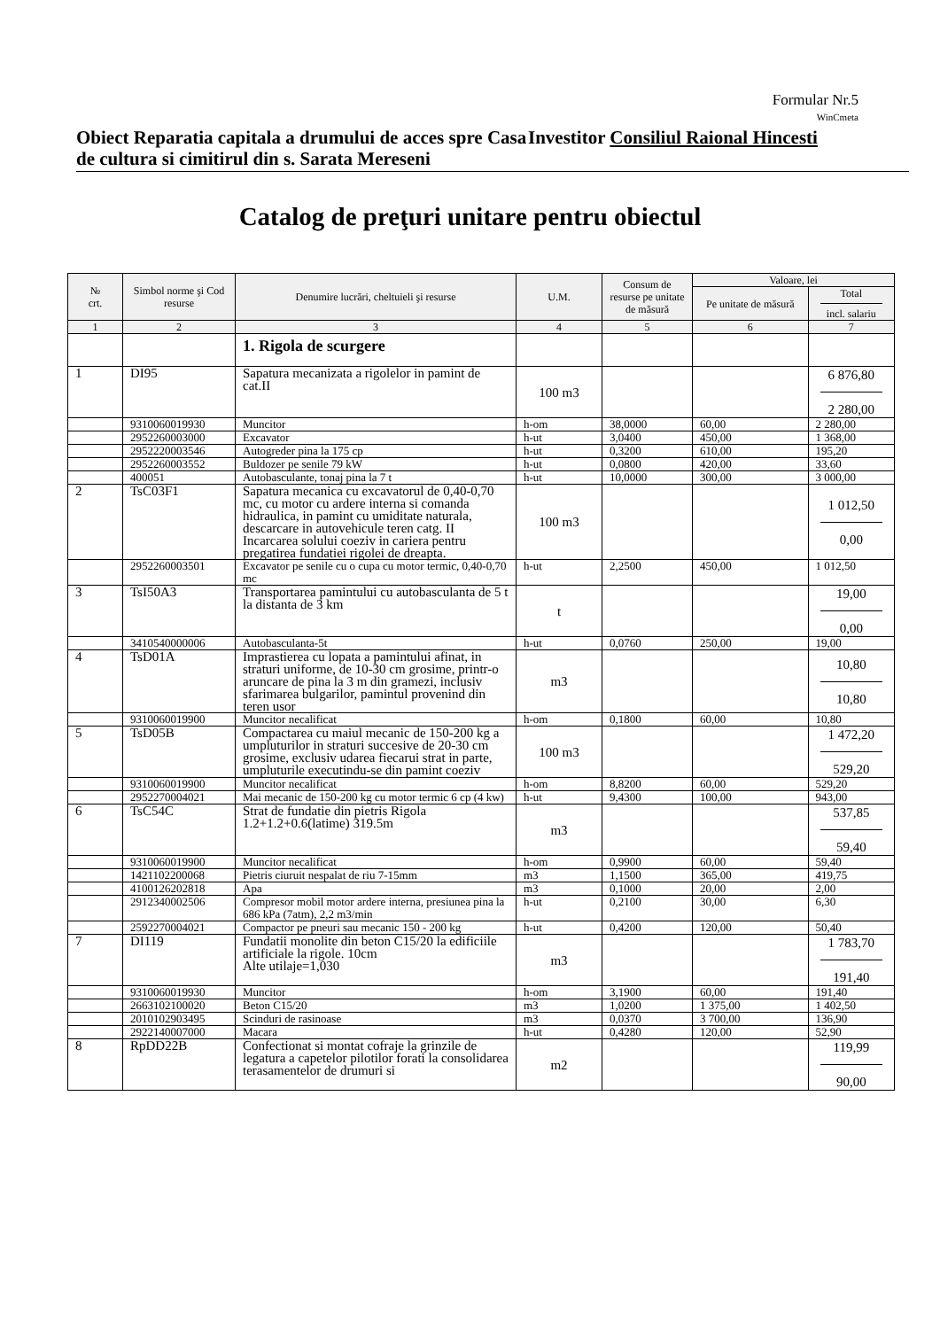Formular Nr.5
WinCmeta
Obiect Reparatia capitala a drumului de acces spre Casa de cultura si cimitirul din s. Sarata Mereseni
Investitor Consiliul Raional Hincesti
Catalog de preţuri unitare pentru obiectul
| № crt. | Simbol norme şi Cod resurse | Denumire lucrări, cheltuieli şi resurse | U.M. | Consum de resurse pe unitate de măsură | Valoare, lei | |
| --- | --- | --- | --- | --- | --- | --- |
| | | | | | Pe unitate de măsură | Total incl. salariu |
| 1 | 2 | 3 | 4 | 5 | 6 | 7 |
| | | 1. Rigola de scurgere | | | | |
| 1 | DI95 | Sapatura mecanizata a rigolelor in pamint de cat.II | 100 m3 | | | 6 876,80 2 280,00 |
| | 9310060019930 | Muncitor | h-om | 38,0000 | 60,00 | 2 280,00 |
| | 2952260003000 | Excavator | h-ut | 3,0400 | 450,00 | 1 368,00 |
| | 2952220003546 | Autogreder pina la 175 cp | h-ut | 0,3200 | 610,00 | 195,20 |
| | 2952260003552 | Buldozer pe senile 79 kW | h-ut | 0,0800 | 420,00 | 33,60 |
| | 400051 | Autobasculante, tonaj pina la 7 t | h-ut | 10,0000 | 300,00 | 3 000,00 |
| 2 | TsC03F1 | Sapatura mecanica cu excavatorul de 0,40-0,70 mc, cu motor cu ardere interna si comanda hidraulica, in pamint cu umiditate naturala, descarcare in autovehicule teren catg. II Incarcarea solului coeziv in cariera pentru pregatirea fundatiei rigolei de dreapta. | 100 m3 | | | 1 012,50 0,00 |
| | 2952260003501 | Excavator pe senile cu o cupa cu motor termic, 0,40-0,70 mc | h-ut | 2,2500 | 450,00 | 1 012,50 |
| 3 | TsI50A3 | Transportarea pamintului cu autobasculanta de 5 t la distanta de 3 km | t | | | 19,00 0,00 |
| | 3410540000006 | Autobasculanta-5t | h-ut | 0,0760 | 250,00 | 19,00 |
| 4 | TsD01A | Imprastierea cu lopata a pamintului afinat, in straturi uniforme, de 10-30 cm grosime, printr-o aruncare de pina la 3 m din gramezi, inclusiv sfarimarea bulgarilor, pamintul provenind din teren usor | m3 | | | 10,80 10,80 |
| | 9310060019900 | Muncitor necalificat | h-om | 0,1800 | 60,00 | 10,80 |
| 5 | TsD05B | Compactarea cu maiul mecanic de 150-200 kg a umpluturilor in straturi succesive de 20-30 cm grosime, exclusiv udarea fiecarui strat in parte, umpluturile executindu-se din pamint coeziv | 100 m3 | | | 1 472,20 529,20 |
| | 9310060019900 | Muncitor necalificat | h-om | 8,8200 | 60,00 | 529,20 |
| | 2952270004021 | Mai mecanic de 150-200 kg cu motor termic 6 cp (4 kw) | h-ut | 9,4300 | 100,00 | 943,00 |
| 6 | TsC54C | Strat de fundatie din pietris Rigola 1.2+1.2+0.6(latime) 319.5m | m3 | | | 537,85 59,40 |
| | 9310060019900 | Muncitor necalificat | h-om | 0,9900 | 60,00 | 59,40 |
| | 1421102200068 | Pietris ciuruit nespalat de riu 7-15mm | m3 | 1,1500 | 365,00 | 419,75 |
| | 4100126202818 | Apa | m3 | 0,1000 | 20,00 | 2,00 |
| | 2912340002506 | Compresor mobil motor ardere interna, presiunea pina la 686 kPa (7atm), 2,2 m3/min | h-ut | 0,2100 | 30,00 | 6,30 |
| | 2592270004021 | Compactor pe pneuri sau mecanic 150 - 200 kg | h-ut | 0,4200 | 120,00 | 50,40 |
| 7 | DI119 | Fundatii monolite din beton C15/20 la edificiile artificiale la rigole. 10cm Alte utilaje=1,030 | m3 | | | 1 783,70 191,40 |
| | 9310060019930 | Muncitor | h-om | 3,1900 | 60,00 | 191,40 |
| | 2663102100020 | Beton C15/20 | m3 | 1,0200 | 1 375,00 | 1 402,50 |
| | 2010102903495 | Scinduri de rasinoase | m3 | 0,0370 | 3 700,00 | 136,90 |
| | 2922140007000 | Macara | h-ut | 0,4280 | 120,00 | 52,90 |
| 8 | RpDD22B | Confectionat si montat cofraje la grinzile de legatura a capetelor pilotilor forati la consolidarea terasamentelor de drumuri si | m2 | | | 119,99 90,00 |